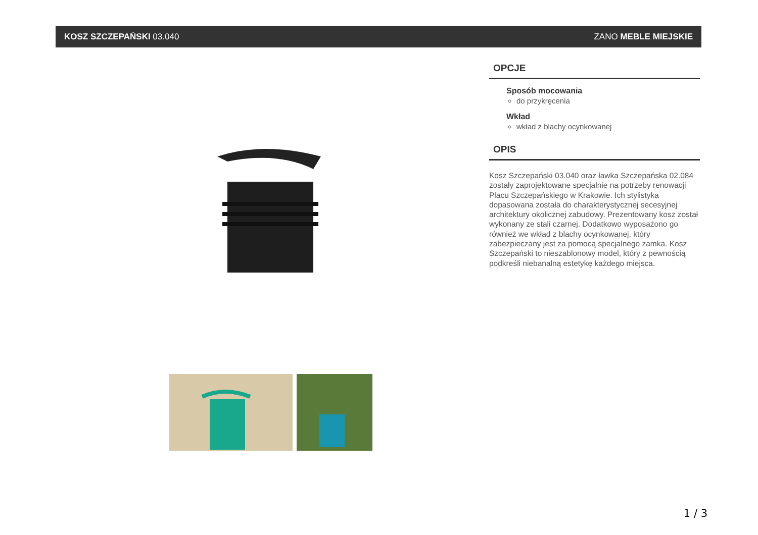KOSZ SZCZEPAŃSKI 03.040 ZANO MEBLE MIEJSKIE
OPCJE
Sposób mocowania
do przykręcenia
Wkład
wkład z blachy ocynkowanej
OPIS
Kosz Szczepański 03.040 oraz ławka Szczepańska 02.084 zostały zaprojektowane specjalnie na potrzeby renowacji Placu Szczepańskiego w Krakowie. Ich stylistyka dopasowana została do charakterystycznej secesyjnej architektury okolicznej zabudowy. Prezentowany kosz został wykonany ze stali czarnej. Dodatkowo wyposażono go również we wkład z blachy ocynkowanej, który zabezpieczany jest za pomocą specjalnego zamka. Kosz Szczepański to nieszablonowy model, który z pewnością podkreśli niebanalną estetykę każdego miejsca.
1 / 3